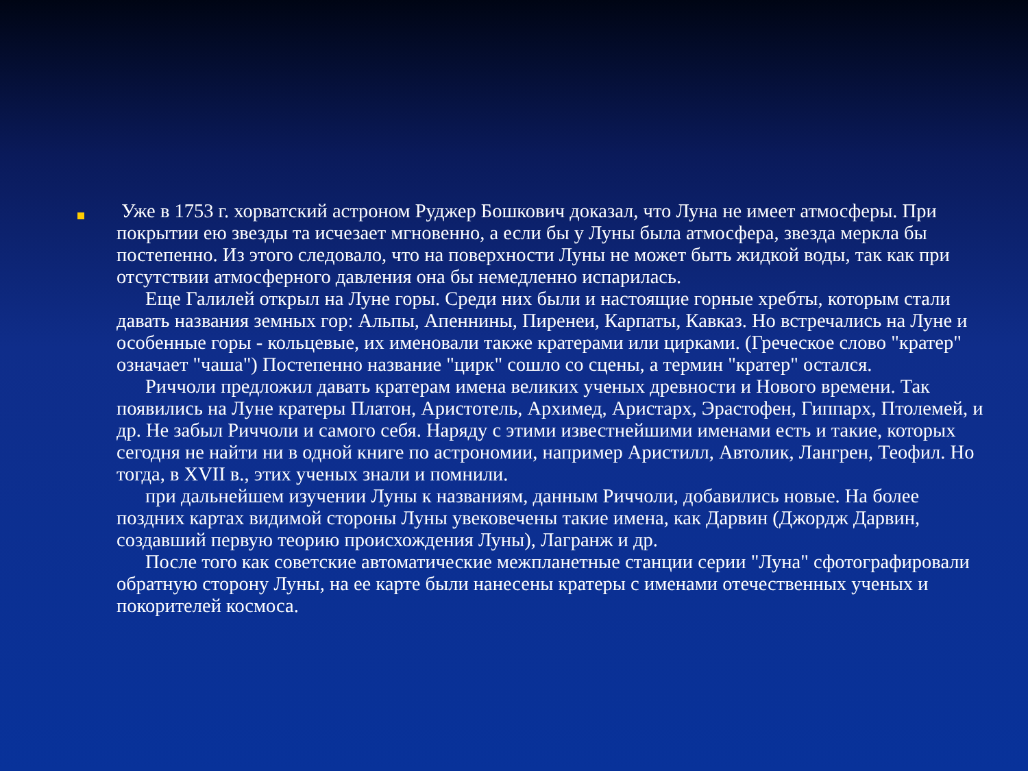Уже в 1753 г. хорватский астроном Руджер Бошкович доказал, что Луна не имеет атмосферы. При покрытии ею звезды та исчезает мгновенно, а если бы у Луны была атмосфера, звезда меркла бы постепенно. Из этого следовало, что на поверхности Луны не может быть жидкой воды, так как при отсутствии атмосферного давления она бы немедленно испарилась.
Еще Галилей открыл на Луне горы. Среди них были и настоящие горные хребты, которым стали давать названия земных гор: Альпы, Апеннины, Пиренеи, Карпаты, Кавказ. Но встречались на Луне и особенные горы - кольцевые, их именовали также кратерами или цирками. (Греческое слово "кратер" означает "чаша") Постепенно название "цирк" сошло со сцены, а термин "кратер" остался.
Риччоли предложил давать кратерам имена великих ученых древности и Нового времени. Так появились на Луне кратеры Платон, Аристотель, Архимед, Аристарх, Эрастофен, Гиппарх, Птолемей, и др. Не забыл Риччоли и самого себя. Наряду с этими известнейшими именами есть и такие, которых сегодня не найти ни в одной книге по астрономии, например Аристилл, Автолик, Лангрен, Теофил. Но тогда, в XVII в., этих ученых знали и помнили.
при дальнейшем изучении Луны к названиям, данным Риччоли, добавились новые. На более поздних картах видимой стороны Луны увековечены такие имена, как Дарвин (Джордж Дарвин, создавший первую теорию происхождения Луны), Лагранж и др.
После того как советские автоматические межпланетные станции серии "Луна" сфотографировали обратную сторону Луны, на ее карте были нанесены кратеры с именами отечественных ученых и покорителей космоса.